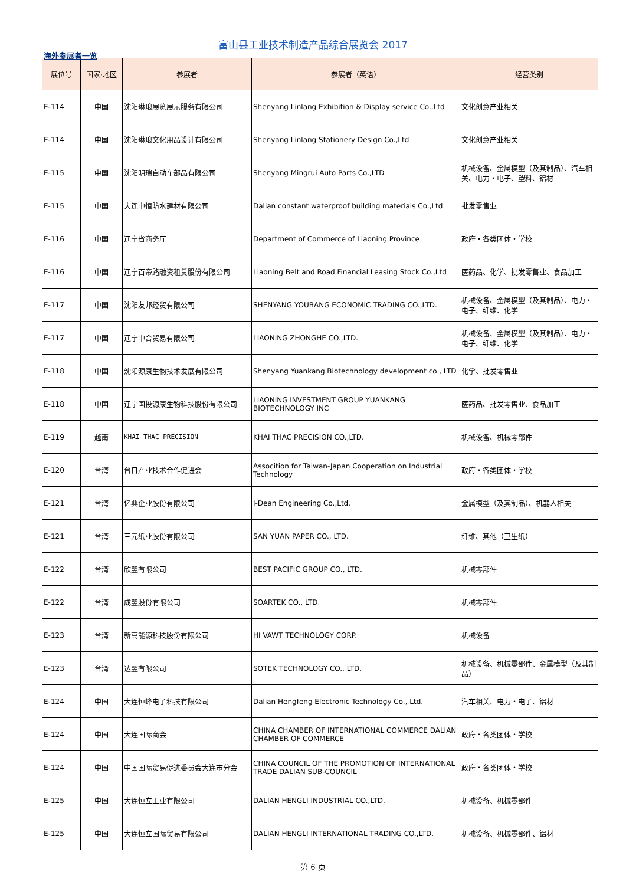富山县工业技术制造产品综合展览会 2017
海外参展者一览
| 展位号 | 国家·地区 | 参展者 | 参展者（英语） | 经营类别 |
| --- | --- | --- | --- | --- |
| E-114 | 中国 | 沈阳琳琅展览展示服务有限公司 | Shenyang Linlang Exhibition & Display service Co.,Ltd | 文化创意产业相关 |
| E-114 | 中国 | 沈阳琳琅文化用品设计有限公司 | Shenyang Linlang Stationery Design Co.,Ltd | 文化创意产业相关 |
| E-115 | 中国 | 沈阳明瑞自动车部品有限公司 | Shenyang Mingrui Auto Parts Co.,LTD | 机械设备、金属模型（及其制品）、汽车相关、电力・电子、塑料、铝材 |
| E-115 | 中国 | 大连中恒防水建材有限公司 | Dalian constant waterproof building materials Co.,Ltd | 批发零售业 |
| E-116 | 中国 | 辽宁省商务厅 | Department of Commerce of Liaoning Province | 政府・各类团体・学校 |
| E-116 | 中国 | 辽宁百帝路融资租赁股份有限公司 | Liaoning Belt and Road Financial Leasing Stock Co.,Ltd | 医药品、化学、批发零售业、食品加工 |
| E-117 | 中国 | 沈阳友邦经贸有限公司 | SHENYANG YOUBANG ECONOMIC TRADING CO.,LTD. | 机械设备、金属模型（及其制品）、电力・电子、纤维、化学 |
| E-117 | 中国 | 辽宁中合贸易有限公司 | LIAONING ZHONGHE CO.,LTD. | 机械设备、金属模型（及其制品）、电力・电子、纤维、化学 |
| E-118 | 中国 | 沈阳源康生物技术发展有限公司 | Shenyang Yuankang Biotechnology development co., LTD | 化学、批发零售业 |
| E-118 | 中国 | 辽宁国投源康生物科技股份有限公司 | LIAONING INVESTMENT GROUP YUANKANG BIOTECHNOLOGY INC | 医药品、批发零售业、食品加工 |
| E-119 | 越南 | KHAI THAC PRECISION | KHAI THAC PRECISION CO.,LTD. | 机械设备、机械零部件 |
| E-120 | 台湾 | 台日产业技术合作促进会 | Assocition for Taiwan-Japan Cooperation on Industrial Technology | 政府・各类团体・学校 |
| E-121 | 台湾 | 亿典企业股份有限公司 | I-Dean Engineering Co.,Ltd. | 金属模型（及其制品）、机器人相关 |
| E-121 | 台湾 | 三元纸业股份有限公司 | SAN YUAN PAPER CO., LTD. | 纤维、其他（卫生纸） |
| E-122 | 台湾 | 欣翌有限公司 | BEST PACIFIC GROUP CO., LTD. | 机械零部件 |
| E-122 | 台湾 | 成翌股份有限公司 | SOARTEK CO., LTD. | 机械零部件 |
| E-123 | 台湾 | 新高能源科技股份有限公司 | HI VAWT TECHNOLOGY CORP. | 机械设备 |
| E-123 | 台湾 | 达翌有限公司 | SOTEK TECHNOLOGY CO., LTD. | 机械设备、机械零部件、金属模型（及其制品） |
| E-124 | 中国 | 大连恒峰电子科技有限公司 | Dalian Hengfeng Electronic Technology Co., Ltd. | 汽车相关、电力・电子、铝材 |
| E-124 | 中国 | 大连国际商会 | CHINA CHAMBER OF INTERNATIONAL COMMERCE DALIAN CHAMBER OF COMMERCE | 政府・各类团体・学校 |
| E-124 | 中国 | 中国国际贸易促进委员会大连市分会 | CHINA COUNCIL OF THE PROMOTION OF INTERNATIONAL TRADE DALIAN SUB-COUNCIL | 政府・各类团体・学校 |
| E-125 | 中国 | 大连恒立工业有限公司 | DALIAN HENGLI INDUSTRIAL CO.,LTD. | 机械设备、机械零部件 |
| E-125 | 中国 | 大连恒立国际贸易有限公司 | DALIAN HENGLI INTERNATIONAL TRADING CO.,LTD. | 机械设备、机械零部件、铝材 |
第 6 页